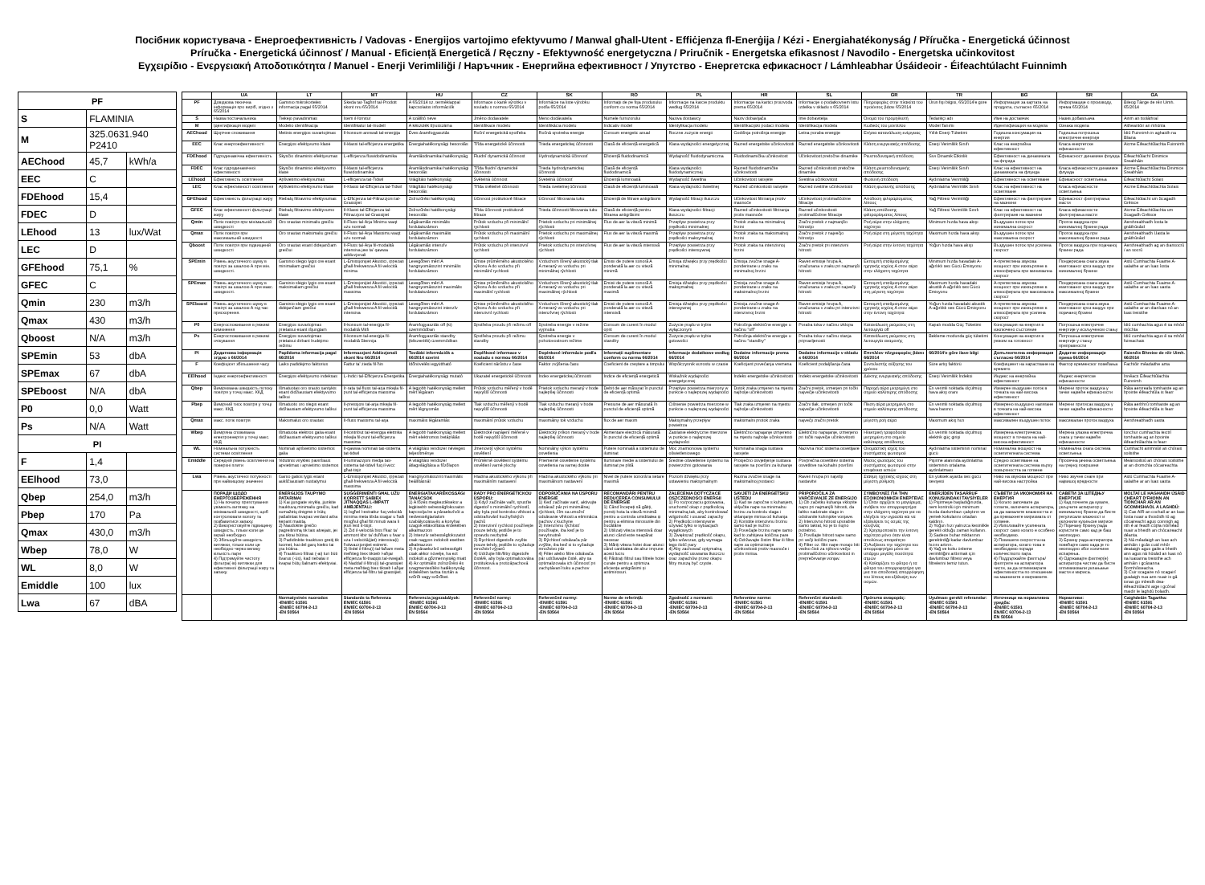Посібник користувача - Енергоефективність / Vadovas - Energijos vartojimo efektyvumo / Manwal għall-Utent - Effiċjenza fl-Enerġija / Kézi - Energiahatékonyság / Příručka - Energetická účinnost
Príručka - Energetická účinnosť / Manual - Eficiență Energetică / Ręczny - Efektywność energetyczna / Priručnik - Energetska efikasnost / Navodilo - Energetska učinkovitost
Εγχειρίδιο - Ενεργειακή Αποδοτικότητα / Manuel - Enerji Verimliliği / Наръчник - Енергийна ефективност / Упутство - Енергетска ефикасност / Lámhleabhar Úsáideoir - Éifeachtúlacht Fuinnimh
| PF | | |
| --- | --- | --- |
| S | FLAMINIA | |
| M | 325.0631.940 P2410 | |
| AEChood | 45,7 | kWh/a |
| EEC | C | |
| FDEhood | 15,4 | |
| FDEC | D | |
| LEhood | 13 | lux/Wat |
| LEC | D | |
| GFEhood | 75,1 | % |
| GFEC | C | |
| Qmin | 230 | m3/h |
| Qmax | 430 | m3/h |
| Qboost | N/A | m3/h |
| SPEmin | 53 | dbA |
| SPEmax | 67 | dbA |
| SPEboost | N/A | dbA |
| P0 | 0,0 | Watt |
| Ps | N/A | Watt |
| PI | | |
| F | 1,4 | |
| EElhood | 73,0 | |
| Qbep | 254,0 | m3/h |
| Pbep | 170 | Pa |
| Qmax | 430,0 | m3/h |
| Wbep | 78,0 | W |
| WL | 8,0 | W |
| Emiddle | 100 | lux |
| Lwa | 67 | dBA |
| | UA | LT | MT | HU | CZ | SK | RO | PL | HR | SL | GR | TR | BG | SR | GA |
| --- | --- | --- | --- | --- | --- | --- | --- | --- | --- | --- | --- | --- | --- | --- | --- |
| PF | Довідкова технічна інформація про виріб, згідно з 65/2014 | Gaminio mikrokortelės informacija pagal 65/2014 | Skeda tat-Tagħrif tal-Prodott skont nru 65/2014 | A 65/2014 sz. terméklappal kapcsolatos információk | Informace o kartě výrobku v souladu s normou 65/2014 | Informácie na liste výrobku podľa 65/2014 | Informații de pe fișa produsului conform cu norma 65/2014 | Informacje na karcie produktu według 65/2014 | Informacije na kartici proizvoda prema 65/2014 | Informacije o podatkovnem listu izdelka v skladu s 65/2014 | Πληροφορίες στην πλακέτα του προϊόντος βάσει 65/2014 | Ürün fişi bilgisi, 65/2014'e göre | Информация за картата на продукта, съгласно 65/2014 | Информације о производу, према 65/2014 | Bileog Táirge de réir Uimh. 65/2014 |
| S | Назва постачальника | Tiekėjo pavadinimas | Isem il-fornitur | A szállító neve | Jméno dodavatele | Meno dodávateľa | Numele furnizorului | Nazwa dostawcy | Naziv dobavljača | Ime dobavitelja | Όνομα του προμηθευτή | Tedarikçi adı | Име на доставчик | Назив добављача | Ainm an tsoláthraí |
| M | Ідентифікація моделі | Modelio identifikacija | Identifikatur tal-mudell | A készülék típusszáma | Identifikace modelu | Identifikácia modelu | Indicativ model | Identyfikacja modelu | Identifikacijski podaci modela | Identifikacija modela | Κωδικός του μοντέλου | Model Tanımı | Идентификация на модела | Ознака модела | Aitheantóir an mhúnla |
| AEChood | Щорічне споживання | Metinis energijos suvartojimas | Il-konsum annwali tal-enerġija | Éves áramfogyasztás | Roční energetická spotřeba | Ročná spotreba energie | Consum energetic anual | Roczne zużycie energii | Godišnja potrošnja energije | Letna poraba energije | Ετήσια κατανάλωση ενέργειας | Yıllık Enerji Tüketimi | Годишна консумация на енергия | Годишња потрошња електричне енергије | Ídiú Fuinnimh in aghaidh na Bliana |
| EEC | Клас енергоефективності | Energijos efektyvumo klasė | Il-klassi tal-effiċjenza enerġetika | Energiahatékonysági besorolás | Třída energetické účinnosti | Trieda energetickej účinnosti | Clasă de eficiență energetică | Klasa wydajności energetycznej | Razred energetske učinkovitosti | Razred energetske učinkovitosti | Κλάση ενεργειακής απόδοσης | Enerji Verimlilik Sınıfı | Клас на енергийна ефективност | Класа енергетске ефикасности | Aicme Éifeachtúlachta Fuinnimh |
| FDEhood | Гідродинамічна ефективність | Skysčio dinaminis efektyvumas | L-effiċjenza fluwidodinamika | Áramlásdinamikai hatékonyság | Fluidní dynamická účinnost | Hydrodynamická účinnosť | Eficiență fluidodinamică | Wydajność fluidodynamiczna | Fluidodinamička učinkovitost | Učinkovitost pretočne dinamike | Ρευστοδυναμική απόδοση | Sıvı Dinamik Etkinlik | Ефективност на динамиката на флуида | Ефикасност динамике флуида | Éifeachtúlacht Dinimice Sreabháin |
| FDEC | Клас гідродинамічної ефективності | Skysčio dinaminio efektyvumo klasė | Il-klassi tal-effiċjenza fluwidodinamika | Áramlásdinamikai hatékonysági besorolás | Třída fluidní dynamické účinnosti | Trieda hydrodynamickej účinnosti | Clasă de eficiență fluidodinamică | Klasa wydajności fluidodynamicznej | Razred fluidodinamičke učinkovitosti | Razred učinkovitosti pretočne dinamike | Κλάση ρευστοδυναμικής απόδοσης | Enerji Verimlilik Sınıfı | Клас на ефективност на динамиката на флуида | Класа ефикасности динамике флуида | Aicme Éifeachtúlachta Dinimice Sreabháin |
| LEhood | Ефективність освітлення | Apšvietimo efektyvumas | L-effiċjenza tat-Tidwil | Világítási hatékonyság | Světelná účinnost | Svetelná účinnosť | Eficiență luminoasă | Wydajność świetlna | Učinkovitost rasvjete | Svetilna učinkovitost | Φωτεινή απόδοση | Aydınlatma Verimliliği | Ефективност на осветяване | Ефикасност осветљења | Éifeachtúlacht Solais |
| LEC | Клас ефективності освітлення | Apšvietimo efektyvumo klasė | Il-Klassi tal-Effiċjenza tat-Tidwil | Világítási hatékonysági besorolás | Třída světelné účinnosti | Trieda svetelnej účinnosti | Clasă de eficiență luminoasă | Klasa wydajności świetlnej | Razred učinkovitosti rasvjete | Razred svetilne učinkovitosti | Κλάση φωτεινής απόδοσης | Aydınlatma Verimlilik Sınıfı | Клас на ефективност на осветяване | Класа ефикасности осветљења | Aicme Éifeachtúlachta Solais |
| GFEhood | Ефективність фільтрації жиру | Riebalų filtravimo efektyvumas | L-Effiċjenza tal-Filtrazzjoni tal-Grassijiet | Zsírszűrési hatékonyság | Účinnost protitukové filtrace | Účinnosť filtrovania tuku | Eficiență de filtrare antigrăsimi | Wydajność filtracji tłuszczu | Učinkovitost filtriranja protiv masnoće | Učinkovitost protimaščobne filtracije | Απόδοση φιλτραρίσματος λίπους | Yağ Filtresi Verimliliği | Ефективност на филтриране на мазнини | Ефикасност филтрирања масти | Éifeachtúlacht um Scagadh Gréisce |
| GFEC | Клас ефективності фільтрації жиру | Riebalų filtravimo efektyvumo klasė | Il-Klassi tal-Effiċjenza tal-Filtrazzjoni tal-Grassijiet | Zsírszűrési hatékonysági besorolás | Třída účinnosti protitukové filtrace | Trieda účinnosti filtrovania tuku | Clasă de eficiență pentru filtrarea antigrăsimi | Klasa wydajności filtracji tłuszczu | Razred učinkovitosti filtriranja protiv masnoće | Razred učinkovitosti protimaščobne filtracije | Κλάση απόδοσης φιλτραρίσματος λίπους | Yağ Filtresi Verimlilik Sınıfı | Клас на ефективност на филтриране на мазнини | Класа ефикасности филтрирања масти | Aicme Éifeachtúlachta um Scagadh Gréisce |
| Qmin | Потік повітря при мінімальній швидкості | Oro srautas minimaliu greičiu | Il-Fluss tal-Arja Minimu waqt użu normali | Légáramlás minimális fordulatszámon | Průtok vzduchu při minimální rychlosti | Prietok vzduchu pri minimálnej rýchlosti | Flux de aer la viteză minimă | Przepływ powietrza przy prędkości minimalnej | Protok zraka na minimalnoj brzini | Zračni pretok z najmanjšo hitrostjo | Ροή αέρα στην ελάχιστη ταχύτητα | Minimum hızda hava akışı | Въздушен поток при минимална скорост | Проток ваздуха при минималној брзини рада | Aershreabhadh Íosta le gnáthúsáid |
| Qmax | Потік повітря при максимальній швидкості | Oro srautas maksimaliu greičiu | Il-Fluss tal-Arja Massimu waqt użu normali | Légáramlás maximális fordulatszámon | Průtok vzduchu při maximální rychlosti | Prietok vzduchu pri maximálnej rýchlosti | Flux de aer la viteză maximă | Przepływ powietrza przy prędkości maksymalnej | Protok zraka na maksimalnoj brzini | Zračni pretok z največjo hitrostjo | Ροή αέρα στη μέγιστη ταχύτητα | Maximum hızda hava akışı | Въздушен поток при максимална скорост | Проток ваздуха при максималној брзини рада | Aershreabhadh Uasta le gnáthúsáid |
| Qboost | Потік повітря при підвищеній швидкості | Oro srautas esant didėjančiam greičiui | Il-Fluss tal-Arja fil-modalità intensiva jew ta' qawwa addizzjonali | Légáramlás intenzív fordulatszámon | Průtok vzduchu při intenzivní rychlosti | Prietok vzduchu pri intenzívnej rýchlosti | Flux de aer la viteză intensivă | Przepływ powietrza przy prędkości intensywnej | Protok zraka na intenzivnoj brzini | Zračni pretok pri intenzivni hitrosti | Ροή αέρα στην έντονη ταχύτητα | Yoğun hızda hava akışı | Въздушен поток при усилена скорост | Проток ваздуха при појачаној брзини рада | Aershreabhadh ag an diansocrú / an socrú |
| SPEmin | Рівень акустичного шуму в повітрі за шкалою А при мін. швидкості. | Garsinio slėgio lygis ore esant minimaliam greičiui | L-Emissjonijiet Akustiċi, ippeżati għall-frekwenza A fil-veloċità minima | Levegőben mért A hangnyomásszint minimális fordulatszámon | Emise průměrného akustického výkonu A do vzduchu při minimální rychlosti | Vzduchom šírený akustický tlak A meraný vo vzduchu pri minimálnej rýchlosti | Emisii de putere sonoră A ponderată la aer cu viteză minimă | Emisja dźwięku przy prędkości minimalnej | Emisija zvučne snage A-ponderirane u zraku na minimalnoj brzini | Raven emisije hrupa A, izračunana v zraku pri najmanjši hitrosti | Εκπομπή σταθμισμένης ηχητικής ισχύος Α στον αέρα στην ελάχιστη ταχύτητα | Minimum hızda havadaki A-ağırlıklı ses Gücü Emisyonu | A-претеглена звукова мощност при изхвърляне в атмосферата при минимална скорост | Пондерисана снага звука емитованог кроз ваздух при минималној брзини | Astú Cumhachta Fuaime A-ualaithe ar an luas íosta |
| SPEmax | Рівень акустичного шуму в повітрі за шкалою А при макс. швидкості. | Garsinio slėgio lygis ore esant maksimaliam greičiui | L-Emissjonijiet Akustiċi, ippeżati għall-frekwenza A fil-veloċità massima | Levegőben mért A hangnyomásszint maximális fordulatszámon | Emise průměrného akustického výkonu A do vzduchu při maximální rychlosti | Vzduchom šírený akustický tlak A meraný vo vzduchu pri maximálnej rýchlosti | Emisii de putere sonoră A ponderată la aer cu viteză maximă | Emisja dźwięku przy prędkości maksymalnej | Emisija zvučne snage A-ponderirane u zraku na maksimalnoj brzini | Raven emisije hrupa A, izračunana v zraku pri največji hitrosti | Εκπομπή σταθμισμένης ηχητικής ισχύος Α στον αέρα στη μέγιστη ταχύτητα | Maximum hızda havadaki akustik A-ağırlıklı ses Gücü Emisyonu | A-претеглена звукова мощност при изхвърляне в атмосферата при максимална скорост | Пондерисана снага звука емитованог кроз ваздух при максималној брзини | Astú Cumhachta Fuaime A-ualaithe ar an luas uasta |
| SPEboost | Рівень акустичного шуму в повітрі за шкалою А під час прискорення. | Garsinio slėgio lygis ore esant didėjančiam greičiui | L-Emissjonijiet Akustiċi, ippeżati għall-frekwenza A fil-veloċità intensiva | Levegőben mért A hangnyomásszint intenzív fordulatszámon | Emise průměrného akustického výkonu A do vzduchu při intenzivní rychlosti | Vzduchom šírený akustický tlak A meraný vo vzduchu pri intenzívnej rýchlosti | Emisii de putere sonoră A ponderată la aer cu viteză intensivă | Emisja dźwięku przy prędkości intensywnej | Emisija zvučne snage A-ponderirane u zraku na intenzivnoj brzini | Raven emisije hrupa A, izračunana v zraku pri intenzivni hitrosti | Εκπομπή σταθμισμένης ηχητικής ισχύος Α στον αέρα στην έντονη ταχύτητα | Yoğun hızda havadaki akustik A-ağırlıklı ses Gücü Emisyonu | A-претеглена звукова мощност при изхвърляне в атмосферата при усилена скорост | Пондерисана снага звука емитованог кроз ваздух при појачаној брзини | Astú Cumhachta Fuaime A-ualaithe ar an dianluas nó an luas treisithe |
| P0 | Енергоспоживання в режимі вимкнення | Energijos suvartojimas prietaisui esant išjungtam | Il-konsum tal-enerġija fil-modalità Mitfi | Áramfogyasztás off (ki) üzemmódban | Spotřeba proudu při režimu off | Spotreba energie v režime vypnutia | Consum de curent în modul oprit | Zużycie prądu w trybie wyłączonym | Potrošnja električne energije u načinu "off" | Poraba toka v načinu izklopa | Κατανάλωση ρεύματος στη λειτουργία off | Kapalı modda Güç Tüketimi | Консумация на енергия в изключено състояние | Потрошња електричне енергије у искљученом стању | Ídiú cumhachta agus é sa mhód múchta |
| Ps | Енергоспоживання в режимі очікування | Energijos suvartojimas prietaisui dirbant budėjimo režimu | Il-konsum tal-enerġija fil-modalità Stennija | Áramfogyasztás standby (készenléti) üzemmódban | Spotřeba proudu při režimu standby | Spotreba energie v pohotovostnom režime | Consum de curent în modul standby | Zużycie prądu w trybie gotowości | Potrošnja električne energije u načinu "standby" | Poraba toka v načinu stanja pripravljenosti | Κατανάλωση ρεύματος στη λειτουργία αναμονής | Bekleme modunda güç tüketimi | Консумация на енергия в режим на готовност | Потрошња електричне енергије у стању приправности | Ídiú cumhachta agus é sa mhód fuireachais |
| PI | Додаткова інформація згідно з 66/2014 | Papildoma informacija pagal 66/2014 | Informazzjoni Addizzjonali skont Nru 66/2014 | További információk a 66/2014 szerint | Doplňkové informace v souladu s normou 66/2014 | Doplnkové informácie podľa 66/2014 | Informații suplimentare conform cu norma 66/2014 | Informacje dodatkowe według 66/2014 | Dodatne informacije prema 66/2014 | Dodatne informacije v skladu s 66/2014 | Επιπλέον πληροφορίες βάσει 66/2014 | 66/2014'e göre ilave bilgi | Допълнителна информация съгласно 66/2014 | Додатне информације према 66/2014 | Faisnéis Bhreise de réir Uimh. 66/2014 |
| F | Коефіцієнт збільшення часу | Laiko padidėjimo faktorius | Fattur ta' żieda fil-ħin | Időnövelési együttható | Koeficient nárůstu v čase | Faktor zvýšenia času | Coeficient de creștere a timpului | Współczynnik wzrostu w czasie | Koeficijent povećanja vremena | Koeficient podaljšanja časa | Συντελεστής αύξησης του χρόνου | Süre artış faktörü | Коефициент на нарастване на времето | Фактор временског повећања | Fachtóir méadaithe ama |
| EElhood | Індекс енергоефективності | Energijos efektyvumo indeksas | L-Indiċi tal-Effiċjenza Enerġetika | Energiahatékonysági mutató | Ukazatel energetické účinnosti | Index energetickej účinnosti | Indice de eficiență energetică | Wskaźnik wydajności energetycznej | Indeks energetske učinkovitosti | Indeks energetske učinkovitosti | Δείκτης ενεργειακής απόδοσης | Enerji Verimlilik İndeksi | Индекс на енергийна ефективност | Индекс енергетске ефикасности | Innéacs Éifeachtúlachta Fuinnimh |
| Qbep | Вимірювана швидкість потоку повітря у точці макс. ККД | Išmatuotas oro srauto santykis esant didžiausiam efektyvumo taškui | Ir-rata tal-fluss tal-arja mkejla fil-punt tal-effiċjenza massima | A legjobb hatékonyság mellett mért légáram | Průtok vzduchu měřený v bodě nejvyšší účinnosti | Prietok vzduchu meraný v bode najlepšej účinnosti | Debit de aer măsurat în punctul de eficiență optimă | Przepływ powietrza mierzony w punkcie o najlepszej wydajności | Dotok zraka izmjeren na mjestu najbolje učinkovitosti | Zračni pretok, izmerjen pri točki največje učinkovitosti | Παροχή αέρα μετρημένη στο σημείο καλύτερης απόδοσης | En verimli noktada ölçülmüş hava akış oranı | Измерен въздушен поток в точката на най-висока ефективност | Мерени проток ваздуха у тачки највеће ефикасности | Ráta aersreafa tomhaiste ag an bpointe éifeachtúla is fearr |
| Pbep | Вимірний тиск повітря у точці макс. ККД | Išmatuoto oro slėgis esant didžiausiam efektyvumo taškui | Il-pressjoni tal-arja mkejla fil-punt tal-effiċjenza massima | A legjobb hatékonyság mellett mért légnyomás | Tlak vzduchu měřený v bodě nejvyšší účinnosti | Tlak vzduchu meraný v bode najlepšej účinnosti | Presiune de aer măsurată în punctul de eficiență optimă | Ciśnienie powietrza mierzone w punkcie o najlepszej wydajności | Tlak zraka izmjeren na mjestu najbolje učinkovitosti | Zračni tlak, izmerjen pri točki največje učinkovitosti | Πίεση αέρα μετρημένη στο σημείο καλύτερης απόδοσης | En verimli noktada ölçülmüş hava basıncı | Измерено въздушно налягане в точката на най-висока ефективност | Мерени притисак ваздуха у тачки највеће ефикасности | Ráta aerbhrú tomhaiste ag an bpointe éifeachtúla is fearr |
| Qmax | макс. потік повітря | Maksimalus oro srautas | Il-fluss massimu tal-arja | maximális légáramlás | maximální průtok vzduchu | maximálny tok vzduchu | flux de aer maxim | Maksymalny przepływ powietrza | maksimalni protok zraka | največji zračni pretok | μέγιστη ροή αέρα | Maximum akış hızı | максимален въздушен поток | максималан проток ваздуха | Aershreabhadh uasta |
| Wbep | Виміряна споживана електроенергія у точці макс. ККД | Išmatuota elektros galia esant didžiausiam efektyvumo taškui | Il-kontribut tal-enerġija elettrika mkejla fil-punt tal-effiċjenza massima | A legjobb hatékonyság mellett mért elektromos betáplálás | Elektrické napájení měřené v bodě nejvyšší účinnosti | Elektrický príkon meraný v bode najlepšej účinnosti | Alimentare electrică măsurată în punctul de eficiență optimă | Zasilanie elektryczne mierzone w punkcie o najlepszej wydajności | Električno napajanje izmjereno na mjestu najbolje učinkovitosti | Električno napajanje, izmerjeno pri točki največje učinkovitosti | Ηλεκτρική τροφοδοσία μετρημένη στο σημείο καλύτερης απόδοσης | En verimli noktada ölçülmüş elektrik güç girişi | Измерена електрическа мощност в точката на най-висока ефективност | Мерена улазна електрична снага у тачки највеће ефикасности | Ionchur cumhachta leictrí tomhaiste ag an bpointe éifeachtúlachta is fearr |
| WL | Номінальна потужність системи освітлення | Nominali apšvietimo sistemos galia | Il-qawwa nominali tas-sistema tat-tidwil | A világítási rendszer névleges teljesítménye | Jmenovitý výkon systému osvětlení | Nominálny výkon systému osvetlenia | Putere nominală a sistemului de iluminat | Moc znamionowa systemu oświetleniowego | Nominalna snaga sustava rasvjete | Nazivna moč sistema osvetljave | Ονομαστική ισχύς του συστήματος φωτισμού | Aydınlatma sisteminin nominal gücü | Номинална мощност на осветителната система | Номинална снага система осветљења | Cumhacht ainmniúil an chórais soilsithe |
| Emiddle | Середній рівень освітлення на поверхні плити | Vidutinis viryklės paviršiaus apvietimas i apvietimo sistemos | Il-luminazzjoni medja tas-sistema tat-tidwil fuq il-wiċċ għat-tisjir | A világítási rendszer átlagvilágítása a főzőlapon | Průměrné osvětlení systému osvětlení varné plochy | Priemerné osvetlenie systému osvetlenia na varnej doske | Iluminare medie a sistemului de iluminat pe plită | Średnie oświetlenie systemu na powierzchni gotowania | Prosječno osvjetljenje sustava rasvjete na površini za kuhanje | Povprečna osvetlitev sistema osvetlitve na kuhalni površini | Μέσος φωτισμός του συστήματος φωτισμού στην επιφάνεια εστιών | Pişirme alanında aydınlatma sisteminin ortalama aydınlatması | Средно осветяване на осветителната система върху повърхността за готвене | Просечна јачина осветљења на грејној површини | Meánsoilsiú an chórais soilsithe ar an dromchla cócaireachta |
| Lwa | Рівень акустичної потужності при найвищому значенні | Garso galios lygis esant aukščiausiam nustatymui | L-Emissjonijiet Akustiċi, ippeżati għall-frekwenza A fil-veloċità massima | Hangnyomásszint maximális beállításnál | Hladina akustického výkonu při maximálním nastavení | Hladina akustického výkonu pri maximálnom nastavení | Nivel de putere sonoră la setare maximă | Poziom dźwięku przy ustawieniu maksymalnym | Razina zvučne snage na maksimalnoj postavci | Raven hrupa pri najvišji nastavitvi | Στάθμη ηχητικής ισχύος στη μέγιστη ρύθμιση | En yüksek ayarda ses gücü seviyesi | Ниво на звукова мощност при най-висока настройка | Ниво звучне снаге при највишој вредности | Astú Cumhachta Fuaime A-ualaithe ar an luas uasta |
| | ПОРАДИ ЩОДО ЕНЕРГОЗБЕРЕЖЕННЯ 1) На початку приготування увімкніть витяжку на мінімальній швидкості, щоб контролювати вологу та позбавитися запаху. 2) Використовуйте підвищену швидкість, тільки коли це вкрай необхідно 3) Збільшуйте швидкість витяжки, тільки коли це необхідно через велику кількість пари 4) Підтримуйте чистоту фільтра(-ів) витяжки для ефективної фільтрації жиру та запаху. | ENERGIJOS TAUPYMO PATARIMAI 1) Kai įjungiate viryklę, įjunkite trauktuvą minimaliu greičiu, kad sumažėtų drėgmė ir būtų pašalintas kvapas verdant arba kepant maistą. 2) Naudokite greičio pagreitinimą tik tais atvejais, jei yra tikrai būtina. 3) Padidinkite trauktuvo greitį tik tuomet, kai dėl garų kiekio tai yra būtina. 4) Trauktuvo filtras (-ai) turi būti švarus (-ūs), kad riebalai ir kvapai būtų šalinami efektyviai. | SUĠĠERIMENTI GĦAL UŻU KORRETT SABIEX JITNAQQAS L-IMPATT AMBJENTALI: 1) Ixgħel l-estrattur fuq veloċità minima meta tibda ssajjar u ħalli mixgħul għal ftit minuti wara li jkun lest it-tisjir. 2) Żid il-veloċità biss f'każ ta' ammont kbir ta' duħħan u fwar u uża l-veloċità(jiet) intensiva(i) f'sitwazzjonijiet estremi. 3) Ibdel il-filtru(i) tal-faħam meta meħtieġ biex tikseb l-aħjar effiċjenza fit-tnaqqis tal-irwejjaħ. 4) Naddaf il-filtru(i) tal-grassijiet meta meħtieġ biex tikseb l-aħjar effiċjenza tal-filtru tal-grassijiet. | ENERGIATAKARÉKOSSÁGI TANÁCSOK 1) A főzés megkezdésekor a legkisebb sebességfokozaton kapcsolja be a páraelszívót a nedvességtartalom szabályozása és a konyhai szagok eltávolítása érdekében alkalmazzon 2) Intenzív sebességfokozatot csak nagyon indokolt esetben alkalmazzon 3) A páraelszívó sebességét csak akkor növelje, ha ezt indokolt a gőzmennyiség miatt 4) Az optimális zsírszűrési és szagmentesítési hatékonyság érdekében tartsa tisztán a szűrőt vagy szűrőket. | RADY PRO ENERGETICKOU ÚSPORU: 1) Když začínáte vařit, spusťte digestoř s minimální rychlostí, aby byla pod kontrolou vlhkost a odstraňování kuchyňských pachů 2) Intenzivní rychlost používejte pouze tehdy, jestliže je to opravdu nezbytné 3) Rychlost digestoře zvyšte pouze tehdy, jestliže to vyžaduje množství výparů 4) Udržujte filtr/filtry digestoře čisté/é, aby byla optimalizována protituková a protizápachová účinnost. | ODPORÚČANIA NA ÚSPORU ENERGIE 1) Keď začínate variť, aktivujte odsávač pár pri minimálnej rýchlosti, čím sa umožní odsávanie vlhkosti a eliminácia pachov z kuchyne 2) Intenzívnu rýchlosť používajte, iba keď je to nevyhnutné 3) Rýchlosť odsávača pár zvýšte, iba keď si to vyžaduje množstvo pár 4) Filter alebo filtre odsávača pár udržiavajte čisté, aby sa optimalizovala ich účinnosť pri zachytávaní tuku a pachov | RECOMANDĂRI PENTRU REDUCEREA CONSUMULUI DE ENERGIE 1) Când începeți să gătiți, porniți hota la viteză minimă pentru a controla umiditatea și pentru a elimina mirosurile din bucătărie 2) Utilizați viteza intensivă doar atunci când este neapărat necesar 3) Măriți viteza hotei doar atunci când cantitatea de abur impune acest lucru 4) Păstrați filtrul sau filtrele hotei curate pentru a optimiza eficiența antigrăsimi și antimirosuri. | ZALECENIA DOTYCZĄCE OSZCZĘDNOŚCI ENERGII 1) Po rozpoczęciu gotowania, uruchomić okap z prędkością minimalną tak, aby kontrolować wilgotność i usuwać zapachy 2) Prędkości intensywne używać tylko w sytuacjach wyjątkowych 3) Zwiększać prędkość okapu, tylko wówczas, gdy wymaga tego ilość pary 4) Aby zachować optymalną wydajność usuwania tłuszczu oraz zapachów przez okapu filtry muszą być czyste. | SAVJETI ZA ENERGETSKU UŠTEDU 1) Kad se započne s kuhanjem, uključite nape na minimalnu brzinu za kontrolu vlaga i uklanjanje mirisa od kuhanja 2) Koristite intenzivnu brzinu samo kad je nužno 3) Povećajte brzinu nape samo kad to zahtijeva količina pare 4) Održavajte čistim filtar ili filtre nape za optimiziranje učinkovitosti protiv masnoće i protiv mirisa. | PRIPOROČILA ZA VARČEVANJE ZE ENERGIJO 1) Ob začetku kuhanja vklopite napo pri najmanjši hitrosti, da lahko nadzirate vlago in odstranite kuhinjske vonjave. 2) Intenzivno hitrost uporabite samo takrat, ko je to nujno potrebno. 3) Povišajte hitrost nape samo pri večji količini pare. 4) Filter oz. filtri nape morajo biti vedno čisti za njihovo večjo protimaščobno učinkovitost in preprečevanje vonjav. | ΣΥΜΒΟΥΛΕΣ ΓΙΑ ΤΗΝ ΕΞΟΙΚΟΝΟΜΗΣΗ ΕΝΕΡΓΕΙΑΣ 1) Όταν αρχίζετε το μαγείρεμα, ανάβετε τον απορροφητήρα στην ελάχιστη ταχύτητα για να ελέγξετε την υγρασία και να εξαλείψετε τις οσμές της κουζίνας 2) Χρησιμοποιείτε την έντονη ταχύτητα μόνο όταν είναι απολύτως απαραίτητο 3) Αυξάνετε την ταχύτητα του απορροφητήρα μόνο αν υπάρχει μεγάλη ποσότητα ατμών 4) Καθαρίζετε το φίλτρο ή τα φίλτρα του απορροφητήρα για μια πιο αποδοτική απορρόφηση του λίπους και εξάλειψη των οσμών. | ENERJİDEN TASARRUF KONUSUNDAKİ TAVSİYELER 1) Pişirmeye başladığınızda, nem kontrolü için minimum hızda davlumbazı çalıştırın ve yemek kokularını ortadan kaldırın. 2) Yoğun hızı yalnızca kesinlikle gerekli olduğu zaman kullanın. 3) Sadece buhar miktarının gerektirdiği kadar davlumbaz hızını artırın. 4) Yağ ve koku önleme verimliliğini arttırmak için davlumbaz filtresi veya filtrelerini temiz tutun. | СЪВЕТИ ЗА ИКОНОМИЯ НА ЕНЕРГИЯ 1) Когато започвате да готвите, включете аспиратора, за да намалите влажността и да премахнете миризмата от готвене. 2) Използвайте усилената скорост само когато е особено необходимо. 3) Повишете скоростта на аспиратора, когато това е необходимо поради количеството пара. 4) Поддържайте филтъра/филтрите на аспиратора чисти, за да оптимизирате ефективността по отношение на мазнините и миризмите. | САВЕТИ ЗА ШТЕДЊУ ЕНЕРГИЈЕ 1) Кад почнете да кувате, укључите аспиратор у минималној брзини да бисте регулисали влажност и уклонили кухињске мирисе 2) Појачану брзину рада користите само кад је баш неопходно. 3) Брзину рада аспиратора повећајте само када је то неопходно због количине испарења. 4) Одржавајте филтер(е) аспиратора чистим да бисте оптимизовали уклањање масти и мириса. | MOLTAÍ LE HAGHAIDH ÚSÁID CHEART D'FHONN AN TIONCHAR AR AN GCOMHSHAOL A LAGHDÚ: 1) Cas AIR an cochall ar an luas íosta nuair a thosóidh tú ag cócaireacht agus coinnigh ag rith é ar feadh cúpla nóiméad nuair a bheidh an chócaireacht déanta. 2) Ná méadaigh an luas ach amháin i gcás cuid mhór deataigh agus gaile a bheith ann agus ná húsáid an luas nó na luasanna treisithe ach amháin i gcásanna fíormhóiseacha. 3) Cuir scagaire nó scagairí gualaigh nua ann nuair is gá ionas go mbeidh dea-éifeachtúlacht aige i gcónaí maidir le laghdú bolaidh. |
| | | Normatyvinės nuorodos -EN/IEC 61591 -EN/IEC 60704-2-13 -EN 50564 | Standards ta Referenza EN/IEC 61591 EN/IEC 60704-2-13 -EN 50564 | Referencia jogszabályok: -EN/IEC 61591 EN/IEC 60704-2-13 EN 50564 | Referenční normy: -EN/IEC 61591 -EN/IEC 60704-2-13 -EN 50564 | Referenčné normy: -EN/IEC 61591 -EN/IEC 60704-2-13 -EN 50564 | Norme de referință: -EN/IEC 61591 -EN/IEC 60704-2-13 -EN 50564 | Zgodność z normami: -EN/IEC 61591 -EN/IEC 60704-2-13 -EN 50564 | Referentne norme: -EN/IEC 61591 -EN/IEC 60704-2-13 -EN 50564 | Referenčni standardi: -EN/IEC 61591 -EN/IEC 60704-2-13 -EN 50564 | Πρότυπα αναφοράς: -EN/IEC 61591 -EN/IEC 60704-2-13 -EN 50564 | Uyulması gerekli referanslar: -EN/IEC 61591 -EN/IEC 60704-2-13 -EN 50564 | Източници на нормативна уредба: -EN/IEC 61591 EN/IEC 60704-2-13 EN 50564 | Нормативи: -EN/IEC 61591 -EN/IEC 60704-2-13 -EN 50564 | Caighdeáin Tagartha: -EN/IEC 61591 -EN/IEC 60704-2-13 -EN 50564 |